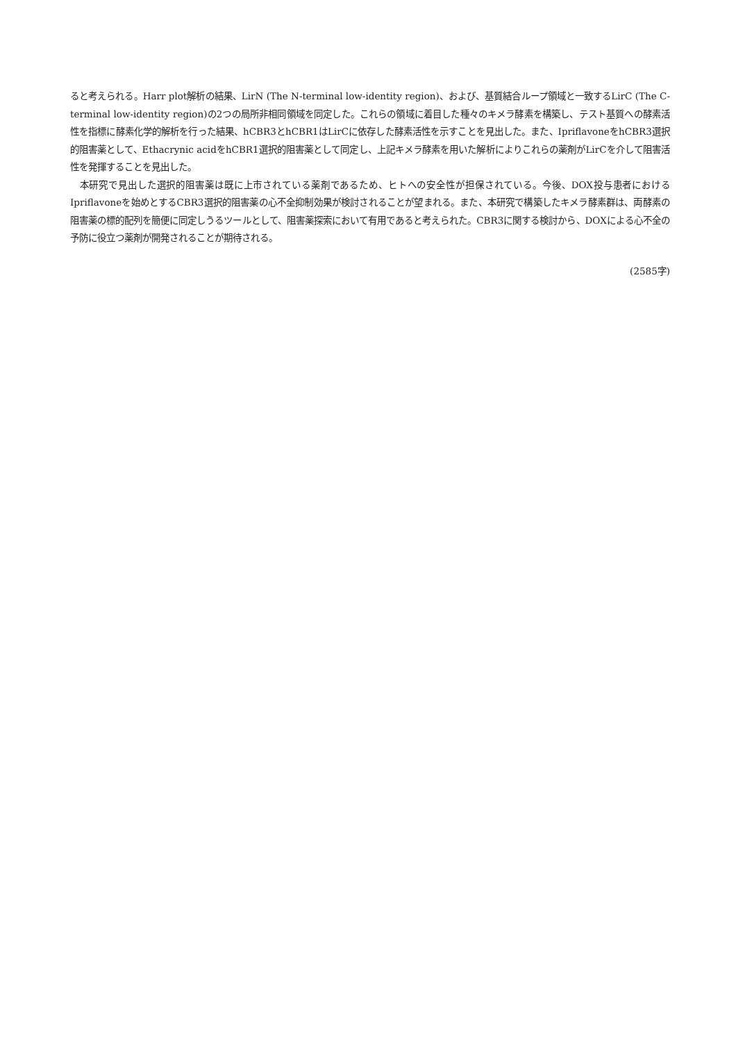ると考えられる。Harr plot解析の結果、LirN (The N-terminal low-identity region)、および、基質結合ループ領域と一致するLirC (The C-terminal low-identity region)の2つの局所非相同領域を同定した。これらの領域に着目した種々のキメラ酵素を構築し、テスト基質への酵素活性を指標に酵素化学的解析を行った結果、hCBR3とhCBR1はLirCに依存した酵素活性を示すことを見出した。また、IpriflavoneをhCBR3選択的阻害薬として、Ethacrynic acidをhCBR1選択的阻害薬として同定し、上記キメラ酵素を用いた解析によりこれらの薬剤がLirCを介して阻害活性を発揮することを見出した。
本研究で見出した選択的阻害薬は既に上市されている薬剤であるため、ヒトへの安全性が担保されている。今後、DOX投与患者におけるIpriflavoneを始めとするCBR3選択的阻害薬の心不全抑制効果が検討されることが望まれる。また、本研究で構築したキメラ酵素群は、両酵素の阻害薬の標的配列を簡便に同定しうるツールとして、阻害薬探索において有用であると考えられた。CBR3に関する検討から、DOXによる心不全の予防に役立つ薬剤が開発されることが期待される。
(2585字)